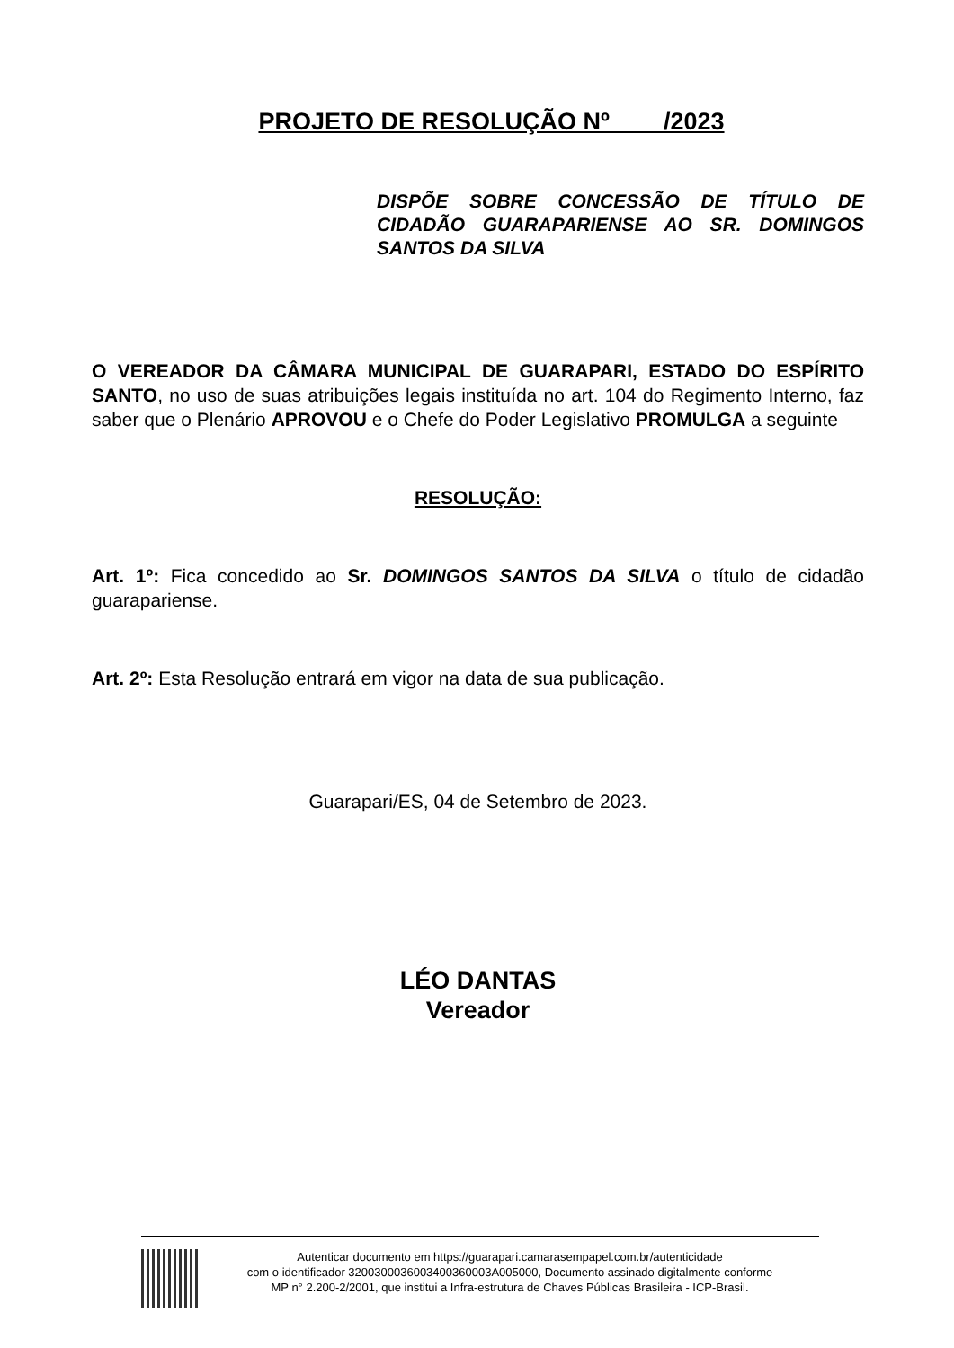PROJETO DE RESOLUÇÃO Nº____/2023
DISPÕE SOBRE CONCESSÃO DE TÍTULO DE CIDADÃO GUARAPARIENSE AO SR. DOMINGOS SANTOS DA SILVA
O VEREADOR DA CÂMARA MUNICIPAL DE GUARAPARI, ESTADO DO ESPÍRITO SANTO, no uso de suas atribuições legais instituída no art. 104 do Regimento Interno, faz saber que o Plenário APROVOU e o Chefe do Poder Legislativo PROMULGA a seguinte
RESOLUÇÃO:
Art. 1º: Fica concedido ao Sr. DOMINGOS SANTOS DA SILVA o título de cidadão guarapariense.
Art. 2º: Esta Resolução entrará em vigor na data de sua publicação.
Guarapari/ES, 04 de Setembro de 2023.
LÉO DANTAS
Vereador
Autenticar documento em https://guarapari.camarasempapel.com.br/autenticidade
com o identificador 3200300036003400360003A005000, Documento assinado digitalmente conforme
MP n° 2.200-2/2001, que institui a Infra-estrutura de Chaves Públicas Brasileira - ICP-Brasil.